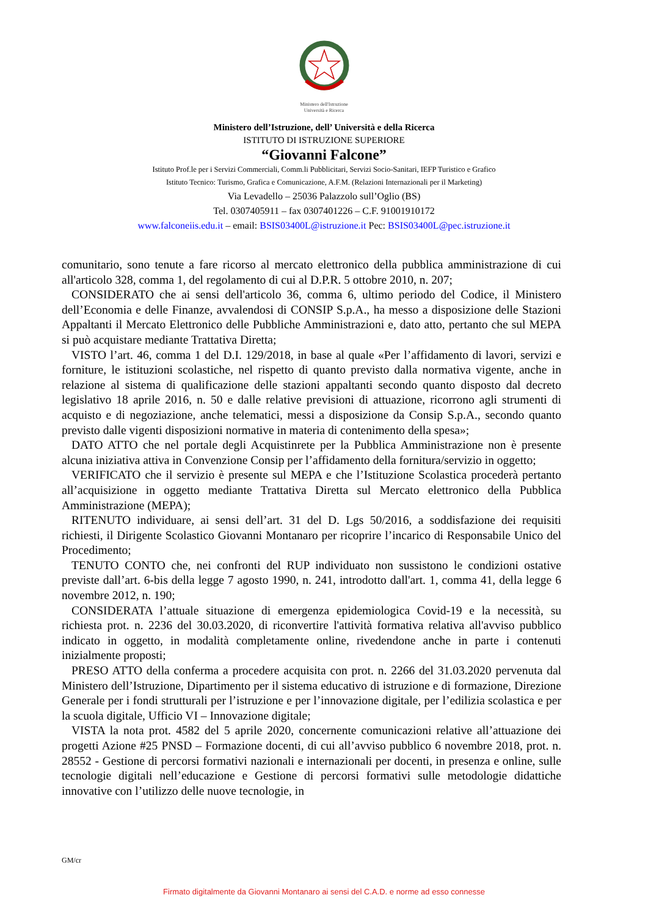Ministero dell'Istruzione
Università e Ricerca
Ministero dell’Istruzione, dell’ Università e della Ricerca
ISTITUTO DI ISTRUZIONE SUPERIORE
“Giovanni Falcone”
Istituto Prof.le per i Servizi Commerciali, Comm.li Pubblicitari, Servizi Socio-Sanitari, IEFP Turistico e Grafico
Istituto Tecnico: Turismo, Grafica e Comunicazione, A.F.M. (Relazioni Internazionali per il Marketing)
Via Levadello – 25036 Palazzolo sull’Oglio (BS)
Tel. 0307405911 – fax 0307401226 – C.F. 91001910172
www.falconeiis.edu.it – email: BSIS03400L@istruzione.it Pec: BSIS03400L@pec.istruzione.it
comunitario, sono tenute a fare ricorso al mercato elettronico della pubblica amministrazione di cui all'articolo 328, comma 1, del regolamento di cui al D.P.R. 5 ottobre 2010, n. 207;
CONSIDERATO che ai sensi dell'articolo 36, comma 6, ultimo periodo del Codice, il Ministero dell’Economia e delle Finanze, avvalendosi di CONSIP S.p.A., ha messo a disposizione delle Stazioni Appaltanti il Mercato Elettronico delle Pubbliche Amministrazioni e, dato atto, pertanto che sul MEPA si può acquistare mediante Trattativa Diretta;
VISTO l’art. 46, comma 1 del D.I. 129/2018, in base al quale «Per l’affidamento di lavori, servizi e forniture, le istituzioni scolastiche, nel rispetto di quanto previsto dalla normativa vigente, anche in relazione al sistema di qualificazione delle stazioni appaltanti secondo quanto disposto dal decreto legislativo 18 aprile 2016, n. 50 e dalle relative previsioni di attuazione, ricorrono agli strumenti di acquisto e di negoziazione, anche telematici, messi a disposizione da Consip S.p.A., secondo quanto previsto dalle vigenti disposizioni normative in materia di contenimento della spesa»;
DATO ATTO che nel portale degli Acquistinrete per la Pubblica Amministrazione non è presente alcuna iniziativa attiva in Convenzione Consip per l’affidamento della fornitura/servizio in oggetto;
VERIFICATO che il servizio è presente sul MEPA e che l’Istituzione Scolastica procederà pertanto all’acquisizione in oggetto mediante Trattativa Diretta sul Mercato elettronico della Pubblica Amministrazione (MEPA);
RITENUTO individuare, ai sensi dell’art. 31 del D. Lgs 50/2016, a soddisfazione dei requisiti richiesti, il Dirigente Scolastico Giovanni Montanaro per ricoprire l’incarico di Responsabile Unico del Procedimento;
TENUTO CONTO che, nei confronti del RUP individuato non sussistono le condizioni ostative previste dall’art. 6-bis della legge 7 agosto 1990, n. 241, introdotto dall'art. 1, comma 41, della legge 6 novembre 2012, n. 190;
CONSIDERATA l’attuale situazione di emergenza epidemiologica Covid-19 e la necessità, su richiesta prot. n. 2236 del 30.03.2020, di riconvertire l'attività formativa relativa all'avviso pubblico indicato in oggetto, in modalità completamente online, rivedendone anche in parte i contenuti inizialmente proposti;
PRESO ATTO della conferma a procedere acquisita con prot. n. 2266 del 31.03.2020 pervenuta dal Ministero dell’Istruzione, Dipartimento per il sistema educativo di istruzione e di formazione, Direzione Generale per i fondi strutturali per l’istruzione e per l’innovazione digitale, per l’edilizia scolastica e per la scuola digitale, Ufficio VI – Innovazione digitale;
VISTA la nota prot. 4582 del 5 aprile 2020, concernente comunicazioni relative all’attuazione dei progetti Azione #25 PNSD – Formazione docenti, di cui all’avviso pubblico 6 novembre 2018, prot. n. 28552 - Gestione di percorsi formativi nazionali e internazionali per docenti, in presenza e online, sulle tecnologie digitali nell’educazione e Gestione di percorsi formativi sulle metodologie didattiche innovative con l’utilizzo delle nuove tecnologie, in
GM/cr
Firmato digitalmente da Giovanni Montanaro ai sensi del C.A.D. e norme ad esso connesse